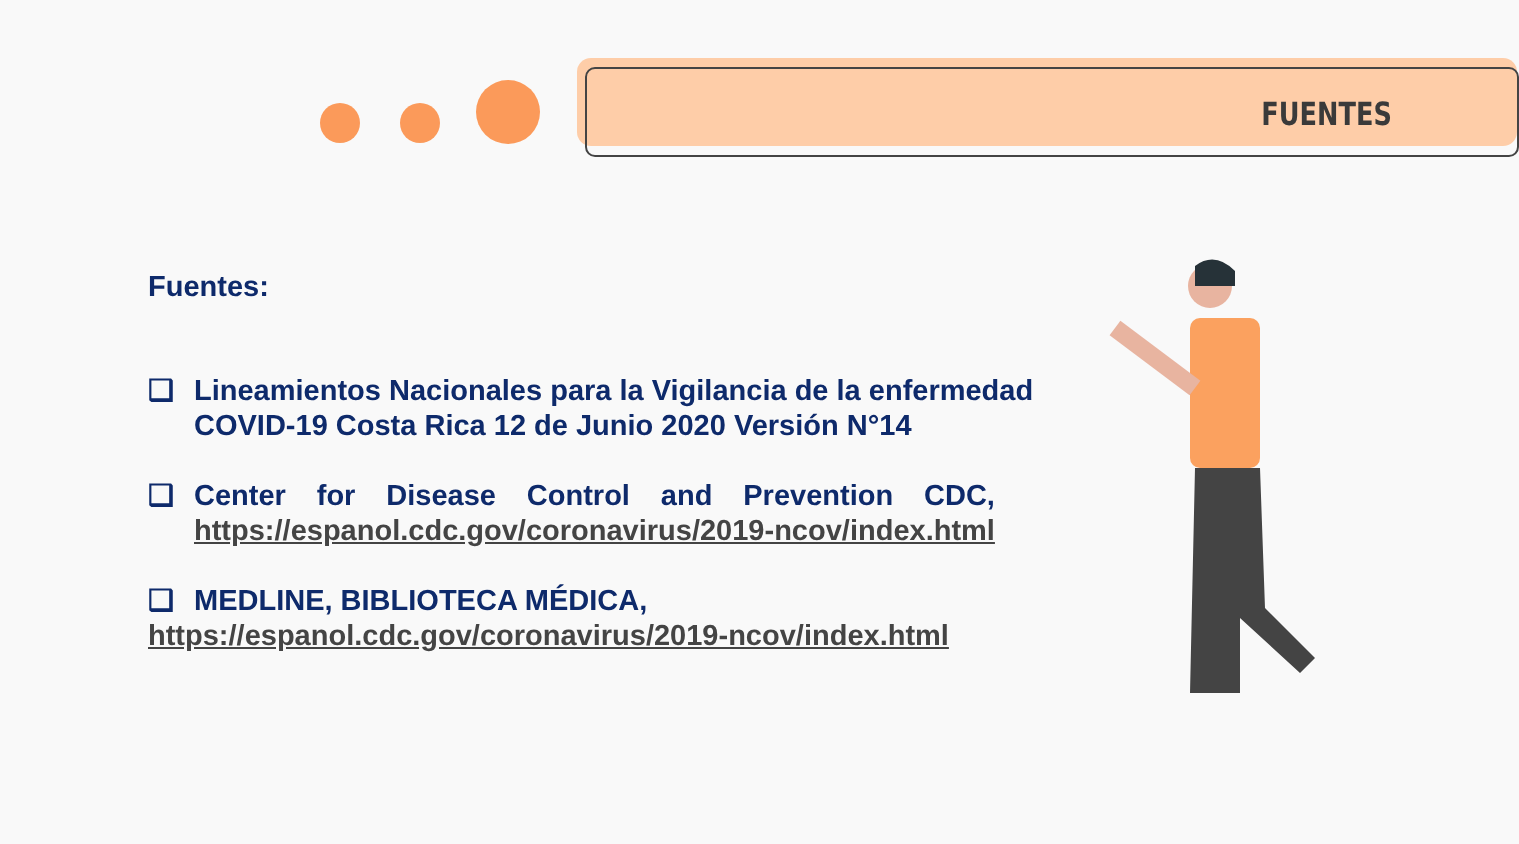FUENTES
Fuentes:
❑ Lineamientos Nacionales para la Vigilancia de la enfermedad COVID-19 Costa Rica 12 de Junio 2020 Versión N°14
❑ Center for Disease Control and Prevention CDC,
https://espanol.cdc.gov/coronavirus/2019-ncov/index.html
❑ MEDLINE, BIBLIOTECA MÉDICA,
https://espanol.cdc.gov/coronavirus/2019-ncov/index.html